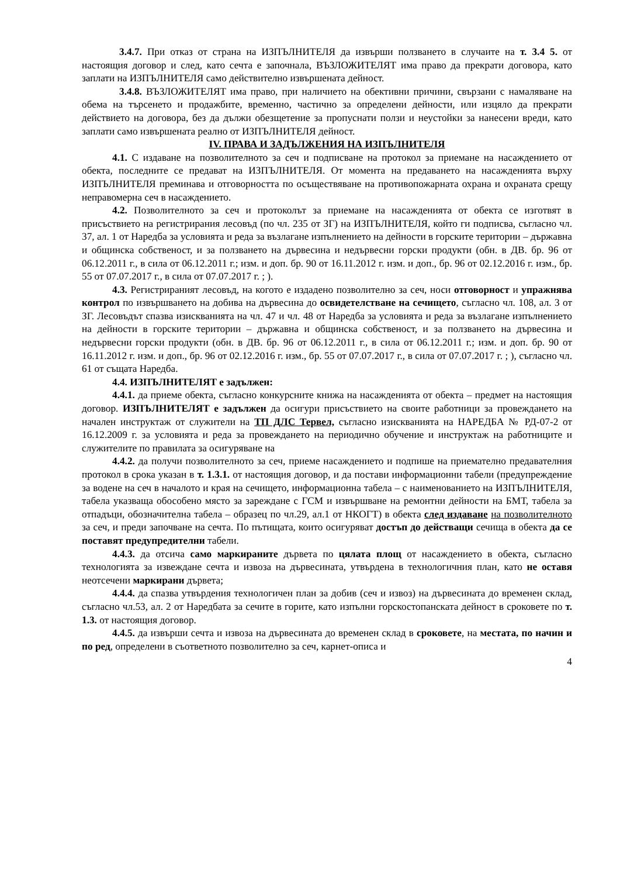3.4.7. При отказ от страна на ИЗПЪЛНИТЕЛЯ да извърши ползването в случаите на т. 3.4 5. от настоящия договор и след, като сечта е започнала, ВЪЗЛОЖИТЕЛЯТ има право да прекрати договора, като заплати на ИЗПЪЛНИТЕЛЯ само действително извършената дейност.
3.4.8. ВЪЗЛОЖИТЕЛЯТ има право, при наличието на обективни причини, свързани с намаляване на обема на търсенето и продажбите, временно, частично за определени дейности, или изцяло да прекрати действието на договора, без да дължи обезщетение за пропуснати ползи и неустойки за нанесени вреди, като заплати само извършената реално от ИЗПЪЛНИТЕЛЯ дейност.
IV. ПРАВА И ЗАДЪЛЖЕНИЯ НА ИЗПЪЛНИТЕЛЯ
4.1. С издаване на позволителното за сеч и подписване на протокол за приемане на насаждението от обекта, последните се предават на ИЗПЪЛНИТЕЛЯ. От момента на предаването на насажденията върху ИЗПЪЛНИТЕЛЯ преминава и отговорността по осъществяване на противопожарната охрана и охраната срещу неправомерна сеч в насаждението.
4.2. Позволителното за сеч и протоколът за приемане на насажденията от обекта се изготвят в присъствието на регистрирания лесовъд (по чл. 235 от ЗГ) на ИЗПЪЛНИТЕЛЯ, който ги подписва, съгласно чл. 37, ал. 1 от Наредба за условията и реда за възлагане изпълнението на дейности в горските територии – държавна и общинска собственост, и за ползването на дървесина и недървесни горски продукти (обн. в ДВ. бр. 96 от 06.12.2011 г., в сила от 06.12.2011 г.; изм. и доп. бр. 90 от 16.11.2012 г. изм. и доп., бр. 96 от 02.12.2016 г. изм., бр. 55 от 07.07.2017 г., в сила от 07.07.2017 г. ; ).
4.3. Регистрираният лесовъд, на когото е издадено позволително за сеч, носи отговорност и упражнява контрол по извършването на добива на дървесина до освидетелстване на сечището, съгласно чл. 108, ал. 3 от ЗГ. Лесовъдът спазва изискванията на чл. 47 и чл. 48 от Наредба за условията и реда за възлагане изпълнението на дейности в горските територии – държавна и общинска собственост, и за ползването на дървесина и недървесни горски продукти (обн. в ДВ. бр. 96 от 06.12.2011 г., в сила от 06.12.2011 г.; изм. и доп. бр. 90 от 16.11.2012 г. изм. и доп., бр. 96 от 02.12.2016 г. изм., бр. 55 от 07.07.2017 г., в сила от 07.07.2017 г. ; ), съгласно чл. 61 от същата Наредба.
4.4. ИЗПЪЛНИТЕЛЯТ е задължен:
4.4.1. да приеме обекта, съгласно конкурсните книжа на насажденията от обекта – предмет на настоящия договор. ИЗПЪЛНИТЕЛЯТ е задължен да осигури присъствието на своите работници за провеждането на начален инструктаж от служители на ТП ДЛС Тервел, съгласно изискванията на НАРЕДБА № РД-07-2 от 16.12.2009 г. за условията и реда за провеждането на периодично обучение и инструктаж на работниците и служителите по правилата за осигуряване на
4.4.2. да получи позволителното за сеч, приеме насаждението и подпише на приемателно предавателния протокол в срока указан в т. 1.3.1. от настоящия договор, и да постави информационни табели (предупреждение за водене на сеч в началото и края на сечището, информационна табела – с наименованието на ИЗПЪЛНИТЕЛЯ, табела указваща обособено място за зареждане с ГСМ и извършване на ремонтни дейности на БМТ, табела за отпадъци, обозначителна табела – образец по чл.29, ал.1 от НКОГТ) в обекта след издаване на позволителното за сеч, и преди започване на сечта. По пътищата, които осигуряват достъп до действащи сечища в обекта да се поставят предупредителни табели.
4.4.3. да отсича само маркираните дървета по цялата площ от насаждението в обекта, съгласно технологията за извеждане сечта и извоза на дървесината, утвърдена в технологичния план, като не оставя неотсечени маркирани дървета;
4.4.4. да спазва утвърдения технологичен план за добив (сеч и извоз) на дървесината до временен склад, съгласно чл.53, ал. 2 от Наредбата за сечите в горите, като изпълни горскостопанската дейност в сроковете по т. 1.3. от настоящия договор.
4.4.5. да извърши сечта и извоза на дървесината до временен склад в сроковете, на местата, по начин и по ред, определени в съответното позволително за сеч, карнет-описа и
4